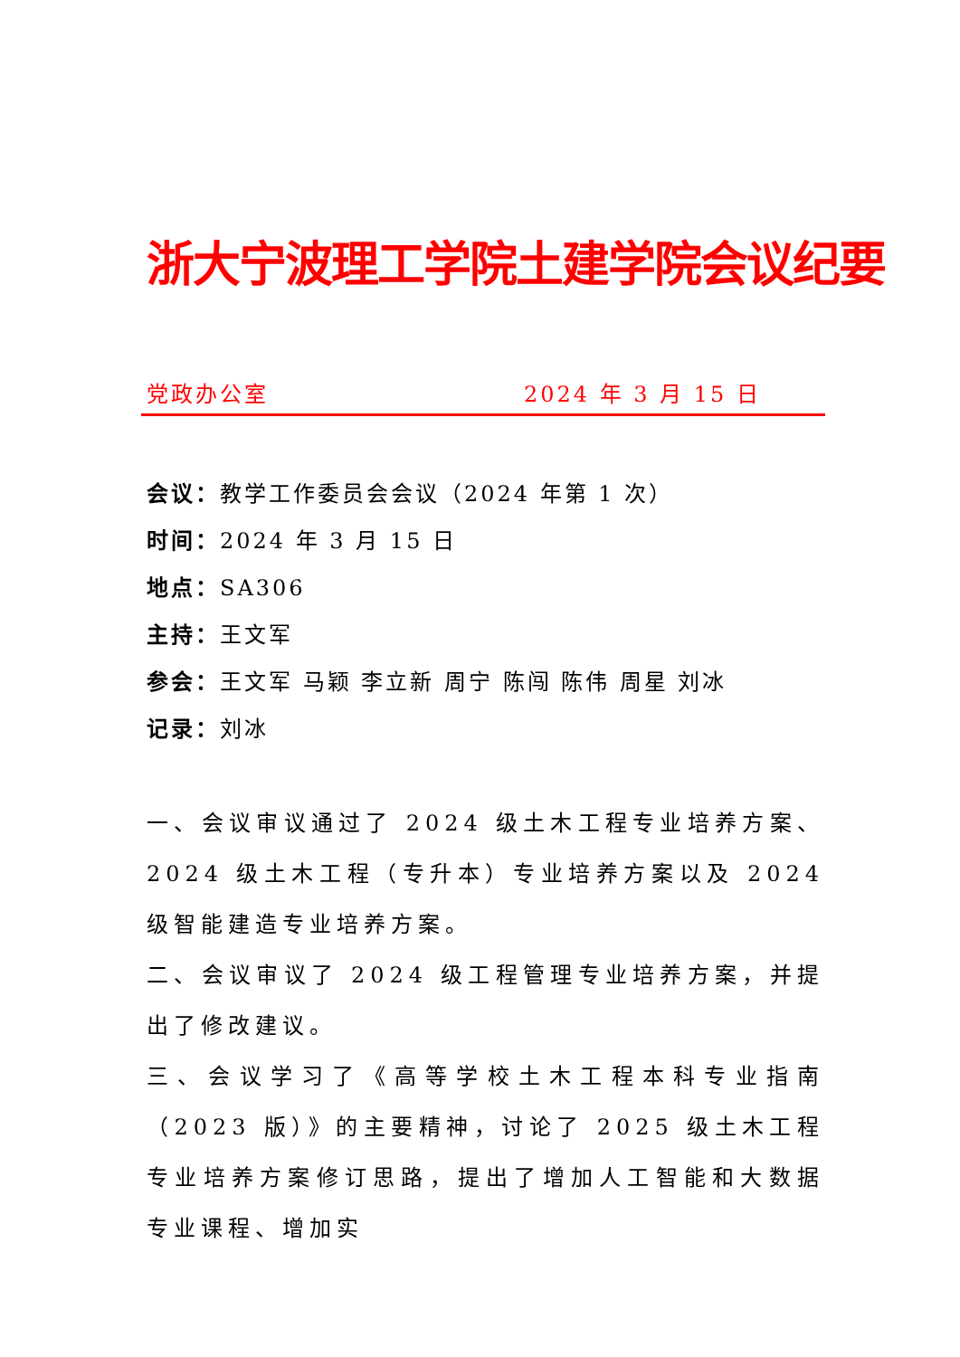浙大宁波理工学院土建学院会议纪要
党政办公室 2024 年 3 月 15 日
会议：教学工作委员会会议（2024 年第 1 次）
时间：2024 年 3 月 15 日
地点：SA306
主持：王文军
参会：王文军 马颖 李立新 周宁 陈闯 陈伟 周星 刘冰
记录：刘冰
一、会议审议通过了 2024 级土木工程专业培养方案、2024 级土木工程（专升本）专业培养方案以及 2024 级智能建造专业培养方案。
二、会议审议了 2024 级工程管理专业培养方案，并提出了修改建议。
三、会议学习了《高等学校土木工程本科专业指南（2023 版）》的主要精神，讨论了 2025 级土木工程专业培养方案修订思路，提出了增加人工智能和大数据专业课程、增加实